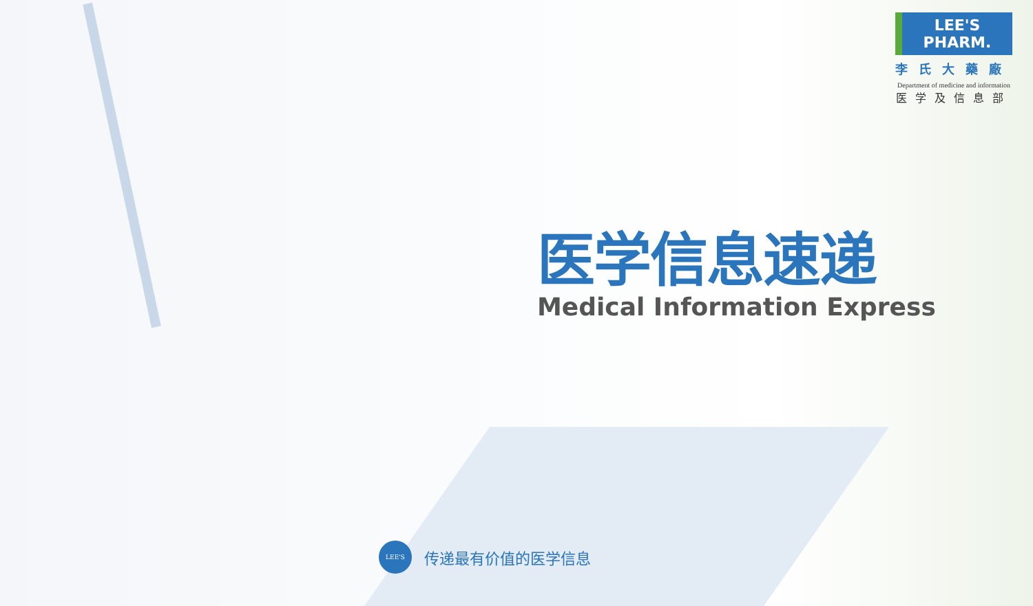LEE'S PHARM.
李氏大藥廠
Department of medicine and information
医学及信息部
医学信息速递
Medical Information Express
LEE'S
传递最有价值的医学信息